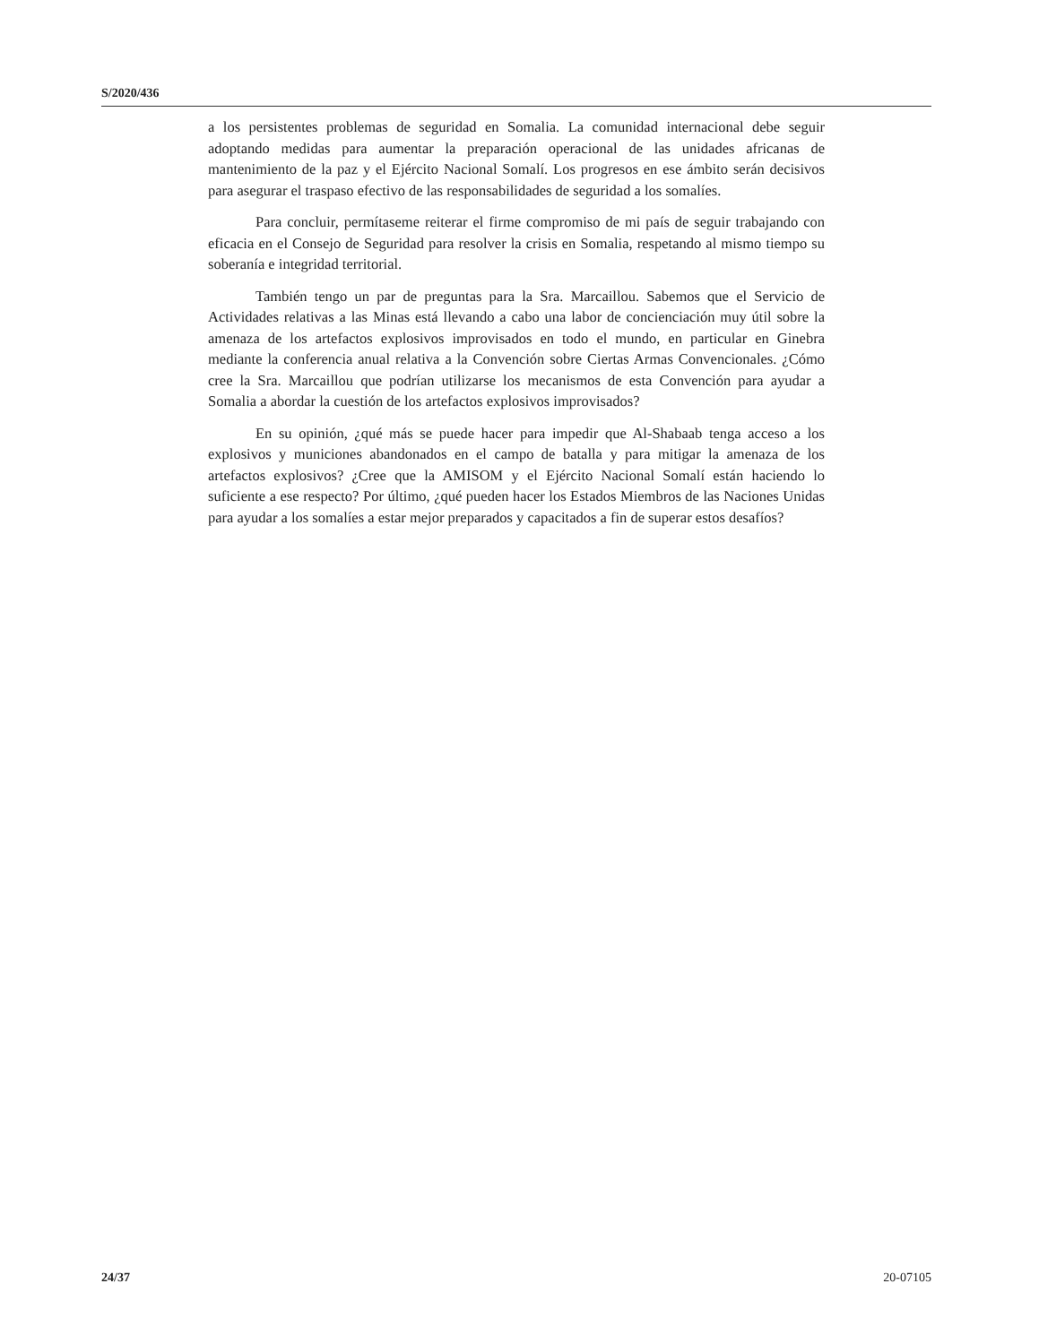S/2020/436
a los persistentes problemas de seguridad en Somalia. La comunidad internacional debe seguir adoptando medidas para aumentar la preparación operacional de las unidades africanas de mantenimiento de la paz y el Ejército Nacional Somalí. Los progresos en ese ámbito serán decisivos para asegurar el traspaso efectivo de las responsabilidades de seguridad a los somalíes.
Para concluir, permítaseme reiterar el firme compromiso de mi país de seguir trabajando con eficacia en el Consejo de Seguridad para resolver la crisis en Somalia, respetando al mismo tiempo su soberanía e integridad territorial.
También tengo un par de preguntas para la Sra. Marcaillou. Sabemos que el Servicio de Actividades relativas a las Minas está llevando a cabo una labor de concienciación muy útil sobre la amenaza de los artefactos explosivos improvisados en todo el mundo, en particular en Ginebra mediante la conferencia anual relativa a la Convención sobre Ciertas Armas Convencionales. ¿Cómo cree la Sra. Marcaillou que podrían utilizarse los mecanismos de esta Convención para ayudar a Somalia a abordar la cuestión de los artefactos explosivos improvisados?
En su opinión, ¿qué más se puede hacer para impedir que Al-Shabaab tenga acceso a los explosivos y municiones abandonados en el campo de batalla y para mitigar la amenaza de los artefactos explosivos? ¿Cree que la AMISOM y el Ejército Nacional Somalí están haciendo lo suficiente a ese respecto? Por último, ¿qué pueden hacer los Estados Miembros de las Naciones Unidas para ayudar a los somalíes a estar mejor preparados y capacitados a fin de superar estos desafíos?
24/37 20-07105